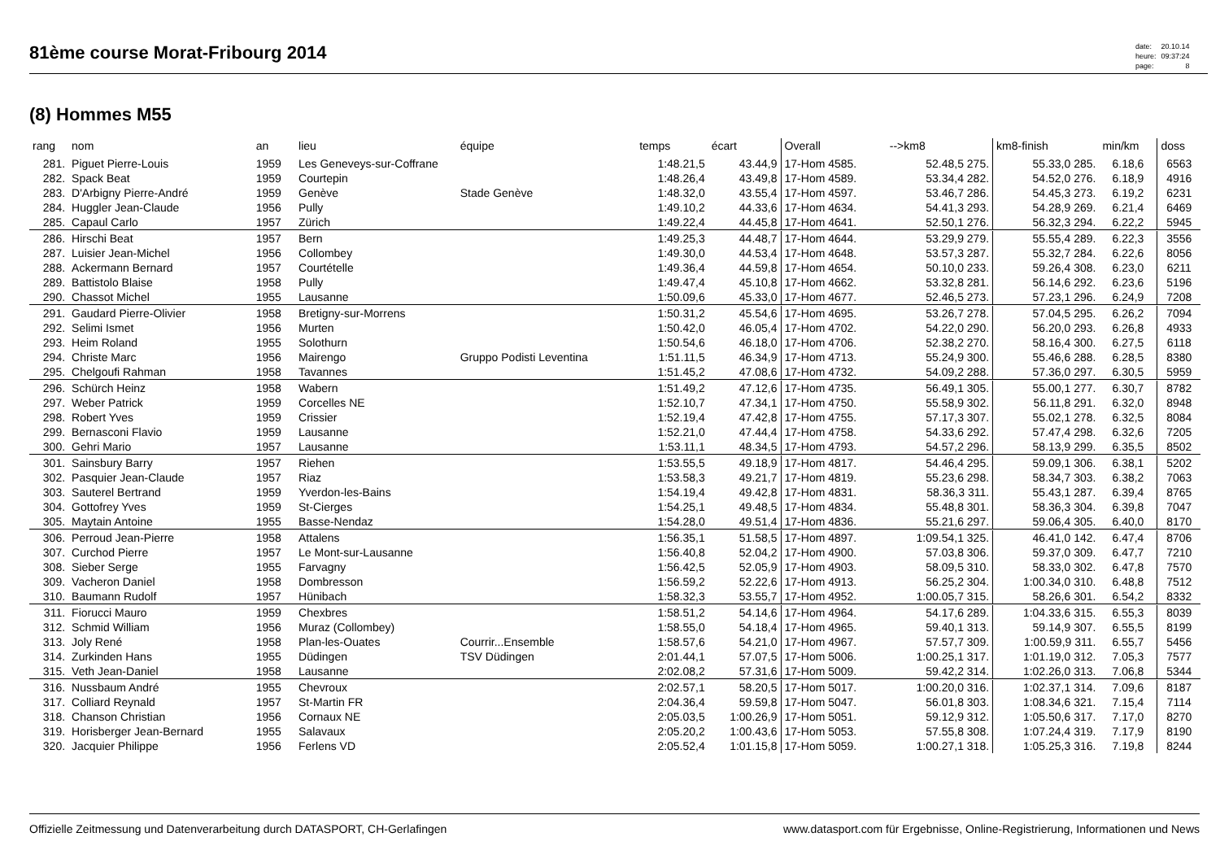81ème course Morat-Fribourg 2014
| date: | 20.10.14 |
| heure: | 09:37:24 |
| page: | 8 |
(8) Hommes M55
| rang | nom | an | lieu | équipe | temps | écart | Overall | -->km8 | km8-finish | min/km | doss |
| --- | --- | --- | --- | --- | --- | --- | --- | --- | --- | --- | --- |
| 281. | Piguet Pierre-Louis | 1959 | Les Geneveys-sur-Coffrane | | 1:48.21,5 | 43.44,9 | 17-Hom 4585. | 52.48,5 275. | 55.33,0 285. | 6.18,6 | 6563 |
| 282. | Spack Beat | 1959 | Courtepin | | 1:48.26,4 | 43.49,8 | 17-Hom 4589. | 53.34,4 282. | 54.52,0 276. | 6.18,9 | 4916 |
| 283. | D'Arbigny Pierre-André | 1959 | Genève | Stade Genève | 1:48.32,0 | 43.55,4 | 17-Hom 4597. | 53.46,7 286. | 54.45,3 273. | 6.19,2 | 6231 |
| 284. | Huggler Jean-Claude | 1956 | Pully | | 1:49.10,2 | 44.33,6 | 17-Hom 4634. | 54.41,3 293. | 54.28,9 269. | 6.21,4 | 6469 |
| 285. | Capaul Carlo | 1957 | Zürich | | 1:49.22,4 | 44.45,8 | 17-Hom 4641. | 52.50,1 276. | 56.32,3 294. | 6.22,2 | 5945 |
| 286. | Hirschi Beat | 1957 | Bern | | 1:49.25,3 | 44.48,7 | 17-Hom 4644. | 53.29,9 279. | 55.55,4 289. | 6.22,3 | 3556 |
| 287. | Luisier Jean-Michel | 1956 | Collombey | | 1:49.30,0 | 44.53,4 | 17-Hom 4648. | 53.57,3 287. | 55.32,7 284. | 6.22,6 | 8056 |
| 288. | Ackermann Bernard | 1957 | Courtételle | | 1:49.36,4 | 44.59,8 | 17-Hom 4654. | 50.10,0 233. | 59.26,4 308. | 6.23,0 | 6211 |
| 289. | Battistolo Blaise | 1958 | Pully | | 1:49.47,4 | 45.10,8 | 17-Hom 4662. | 53.32,8 281. | 56.14,6 292. | 6.23,6 | 5196 |
| 290. | Chassot Michel | 1955 | Lausanne | | 1:50.09,6 | 45.33,0 | 17-Hom 4677. | 52.46,5 273. | 57.23,1 296. | 6.24,9 | 7208 |
| 291. | Gaudard Pierre-Olivier | 1958 | Bretigny-sur-Morrens | | 1:50.31,2 | 45.54,6 | 17-Hom 4695. | 53.26,7 278. | 57.04,5 295. | 6.26,2 | 7094 |
| 292. | Selimi Ismet | 1956 | Murten | | 1:50.42,0 | 46.05,4 | 17-Hom 4702. | 54.22,0 290. | 56.20,0 293. | 6.26,8 | 4933 |
| 293. | Heim Roland | 1955 | Solothurn | | 1:50.54,6 | 46.18,0 | 17-Hom 4706. | 52.38,2 270. | 58.16,4 300. | 6.27,5 | 6118 |
| 294. | Christe Marc | 1956 | Mairengo | Gruppo Podisti Leventina | 1:51.11,5 | 46.34,9 | 17-Hom 4713. | 55.24,9 300. | 55.46,6 288. | 6.28,5 | 8380 |
| 295. | Chelgoufi Rahman | 1958 | Tavannes | | 1:51.45,2 | 47.08,6 | 17-Hom 4732. | 54.09,2 288. | 57.36,0 297. | 6.30,5 | 5959 |
| 296. | Schürch Heinz | 1958 | Wabern | | 1:51.49,2 | 47.12,6 | 17-Hom 4735. | 56.49,1 305. | 55.00,1 277. | 6.30,7 | 8782 |
| 297. | Weber Patrick | 1959 | Corcelles NE | | 1:52.10,7 | 47.34,1 | 17-Hom 4750. | 55.58,9 302. | 56.11,8 291. | 6.32,0 | 8948 |
| 298. | Robert Yves | 1959 | Crissier | | 1:52.19,4 | 47.42,8 | 17-Hom 4755. | 57.17,3 307. | 55.02,1 278. | 6.32,5 | 8084 |
| 299. | Bernasconi Flavio | 1959 | Lausanne | | 1:52.21,0 | 47.44,4 | 17-Hom 4758. | 54.33,6 292. | 57.47,4 298. | 6.32,6 | 7205 |
| 300. | Gehri Mario | 1957 | Lausanne | | 1:53.11,1 | 48.34,5 | 17-Hom 4793. | 54.57,2 296. | 58.13,9 299. | 6.35,5 | 8502 |
| 301. | Sainsbury Barry | 1957 | Riehen | | 1:53.55,5 | 49.18,9 | 17-Hom 4817. | 54.46,4 295. | 59.09,1 306. | 6.38,1 | 5202 |
| 302. | Pasquier Jean-Claude | 1957 | Riaz | | 1:53.58,3 | 49.21,7 | 17-Hom 4819. | 55.23,6 298. | 58.34,7 303. | 6.38,2 | 7063 |
| 303. | Sauterel Bertrand | 1959 | Yverdon-les-Bains | | 1:54.19,4 | 49.42,8 | 17-Hom 4831. | 58.36,3 311. | 55.43,1 287. | 6.39,4 | 8765 |
| 304. | Gottofrey Yves | 1959 | St-Cierges | | 1:54.25,1 | 49.48,5 | 17-Hom 4834. | 55.48,8 301. | 58.36,3 304. | 6.39,8 | 7047 |
| 305. | Maytain Antoine | 1955 | Basse-Nendaz | | 1:54.28,0 | 49.51,4 | 17-Hom 4836. | 55.21,6 297. | 59.06,4 305. | 6.40,0 | 8170 |
| 306. | Perroud Jean-Pierre | 1958 | Attalens | | 1:56.35,1 | 51.58,5 | 17-Hom 4897. | 1:09.54,1 325. | 46.41,0 142. | 6.47,4 | 8706 |
| 307. | Curchod Pierre | 1957 | Le Mont-sur-Lausanne | | 1:56.40,8 | 52.04,2 | 17-Hom 4900. | 57.03,8 306. | 59.37,0 309. | 6.47,7 | 7210 |
| 308. | Sieber Serge | 1955 | Farvagny | | 1:56.42,5 | 52.05,9 | 17-Hom 4903. | 58.09,5 310. | 58.33,0 302. | 6.47,8 | 7570 |
| 309. | Vacheron Daniel | 1958 | Dombresson | | 1:56.59,2 | 52.22,6 | 17-Hom 4913. | 56.25,2 304. | 1:00.34,0 310. | 6.48,8 | 7512 |
| 310. | Baumann Rudolf | 1957 | Hünibach | | 1:58.32,3 | 53.55,7 | 17-Hom 4952. | 1:00.05,7 315. | 58.26,6 301. | 6.54,2 | 8332 |
| 311. | Fiorucci Mauro | 1959 | Chexbres | | 1:58.51,2 | 54.14,6 | 17-Hom 4964. | 54.17,6 289. | 1:04.33,6 315. | 6.55,3 | 8039 |
| 312. | Schmid William | 1956 | Muraz (Collombey) | | 1:58.55,0 | 54.18,4 | 17-Hom 4965. | 59.40,1 313. | 59.14,9 307. | 6.55,5 | 8199 |
| 313. | Joly René | 1958 | Plan-les-Ouates | Courrir...Ensemble | 1:58.57,6 | 54.21,0 | 17-Hom 4967. | 57.57,7 309. | 1:00.59,9 311. | 6.55,7 | 5456 |
| 314. | Zurkinden Hans | 1955 | Düdingen | TSV Düdingen | 2:01.44,1 | 57.07,5 | 17-Hom 5006. | 1:00.25,1 317. | 1:01.19,0 312. | 7.05,3 | 7577 |
| 315. | Veth Jean-Daniel | 1958 | Lausanne | | 2:02.08,2 | 57.31,6 | 17-Hom 5009. | 59.42,2 314. | 1:02.26,0 313. | 7.06,8 | 5344 |
| 316. | Nussbaum André | 1955 | Chevroux | | 2:02.57,1 | 58.20,5 | 17-Hom 5017. | 1:00.20,0 316. | 1:02.37,1 314. | 7.09,6 | 8187 |
| 317. | Colliard Reynald | 1957 | St-Martin FR | | 2:04.36,4 | 59.59,8 | 17-Hom 5047. | 56.01,8 303. | 1:08.34,6 321. | 7.15,4 | 7114 |
| 318. | Chanson Christian | 1956 | Cornaux NE | | 2:05.03,5 | 1:00.26,9 | 17-Hom 5051. | 59.12,9 312. | 1:05.50,6 317. | 7.17,0 | 8270 |
| 319. | Horisberger Jean-Bernard | 1955 | Salavaux | | 2:05.20,2 | 1:00.43,6 | 17-Hom 5053. | 57.55,8 308. | 1:07.24,4 319. | 7.17,9 | 8190 |
| 320. | Jacquier Philippe | 1956 | Ferlens VD | | 2:05.52,4 | 1:01.15,8 | 17-Hom 5059. | 1:00.27,1 318. | 1:05.25,3 316. | 7.19,8 | 8244 |
Offizielle Zeitmessung und Datenverarbeitung durch DATASPORT, CH-Gerlafingen www.datasport.com für Ergebnisse, Online-Registrierung, Informationen und News